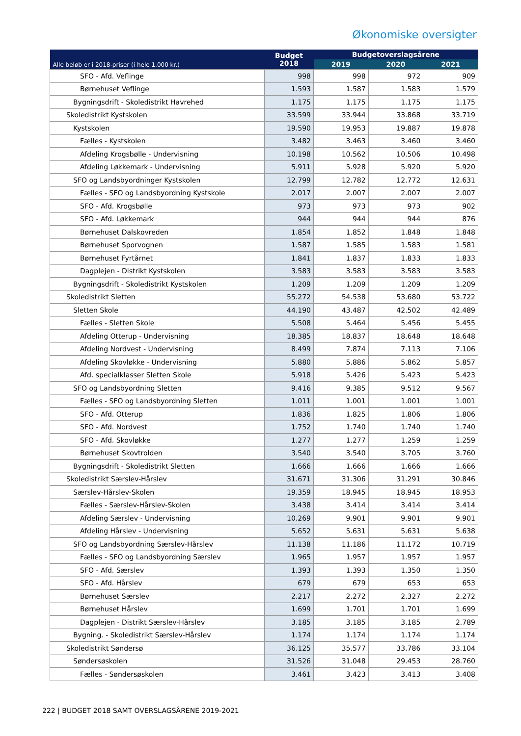Økonomiske oversigter
| Alle beløb er i 2018-priser (i hele 1.000 kr.) | Budget 2018 | Budgetoverslagsårene | | |
| --- | --- | --- | --- | --- |
| | | 2019 | 2020 | 2021 |
| SFO - Afd. Veflinge | 998 | 998 | 972 | 909 |
| Børnehuset Veflinge | 1.593 | 1.587 | 1.583 | 1.579 |
| Bygningsdrift - Skoledistrikt Havrehed | 1.175 | 1.175 | 1.175 | 1.175 |
| Skoledistrikt Kystskolen | 33.599 | 33.944 | 33.868 | 33.719 |
| Kystskolen | 19.590 | 19.953 | 19.887 | 19.878 |
| Fælles - Kystskolen | 3.482 | 3.463 | 3.460 | 3.460 |
| Afdeling Krogsbølle - Undervisning | 10.198 | 10.562 | 10.506 | 10.498 |
| Afdeling Løkkemark - Undervisning | 5.911 | 5.928 | 5.920 | 5.920 |
| SFO og Landsbyordninger Kystskolen | 12.799 | 12.782 | 12.772 | 12.631 |
| Fælles - SFO og Landsbyordning Kystskole | 2.017 | 2.007 | 2.007 | 2.007 |
| SFO - Afd. Krogsbølle | 973 | 973 | 973 | 902 |
| SFO - Afd. Løkkemark | 944 | 944 | 944 | 876 |
| Børnehuset Dalskovreden | 1.854 | 1.852 | 1.848 | 1.848 |
| Børnehuset Sporvognen | 1.587 | 1.585 | 1.583 | 1.581 |
| Børnehuset Fyrtårnet | 1.841 | 1.837 | 1.833 | 1.833 |
| Dagplejen - Distrikt Kystskolen | 3.583 | 3.583 | 3.583 | 3.583 |
| Bygningsdrift - Skoledistrikt Kystskolen | 1.209 | 1.209 | 1.209 | 1.209 |
| Skoledistrikt Sletten | 55.272 | 54.538 | 53.680 | 53.722 |
| Sletten Skole | 44.190 | 43.487 | 42.502 | 42.489 |
| Fælles - Sletten Skole | 5.508 | 5.464 | 5.456 | 5.455 |
| Afdeling Otterup - Undervisning | 18.385 | 18.837 | 18.648 | 18.648 |
| Afdeling Nordvest - Undervisning | 8.499 | 7.874 | 7.113 | 7.106 |
| Afdeling Skovløkke - Undervisning | 5.880 | 5.886 | 5.862 | 5.857 |
| Afd. specialklasser Sletten Skole | 5.918 | 5.426 | 5.423 | 5.423 |
| SFO og Landsbyordning Sletten | 9.416 | 9.385 | 9.512 | 9.567 |
| Fælles - SFO og Landsbyordning Sletten | 1.011 | 1.001 | 1.001 | 1.001 |
| SFO - Afd. Otterup | 1.836 | 1.825 | 1.806 | 1.806 |
| SFO - Afd. Nordvest | 1.752 | 1.740 | 1.740 | 1.740 |
| SFO - Afd. Skovløkke | 1.277 | 1.277 | 1.259 | 1.259 |
| Børnehuset Skovtrolden | 3.540 | 3.540 | 3.705 | 3.760 |
| Bygningsdrift - Skoledistrikt Sletten | 1.666 | 1.666 | 1.666 | 1.666 |
| Skoledistrikt Særslev-Hårslev | 31.671 | 31.306 | 31.291 | 30.846 |
| Særslev-Hårslev-Skolen | 19.359 | 18.945 | 18.945 | 18.953 |
| Fælles - Særslev-Hårslev-Skolen | 3.438 | 3.414 | 3.414 | 3.414 |
| Afdeling Særslev - Undervisning | 10.269 | 9.901 | 9.901 | 9.901 |
| Afdeling Hårslev - Undervisning | 5.652 | 5.631 | 5.631 | 5.638 |
| SFO og Landsbyordning Særslev-Hårslev | 11.138 | 11.186 | 11.172 | 10.719 |
| Fælles - SFO og Landsbyordning Særslev | 1.965 | 1.957 | 1.957 | 1.957 |
| SFO - Afd. Særslev | 1.393 | 1.393 | 1.350 | 1.350 |
| SFO - Afd. Hårslev | 679 | 679 | 653 | 653 |
| Børnehuset Særslev | 2.217 | 2.272 | 2.327 | 2.272 |
| Børnehuset Hårslev | 1.699 | 1.701 | 1.701 | 1.699 |
| Dagplejen - Distrikt Særslev-Hårslev | 3.185 | 3.185 | 3.185 | 2.789 |
| Bygning. - Skoledistrikt Særslev-Hårslev | 1.174 | 1.174 | 1.174 | 1.174 |
| Skoledistrikt Søndersø | 36.125 | 35.577 | 33.786 | 33.104 |
| Søndersøskolen | 31.526 | 31.048 | 29.453 | 28.760 |
| Fælles - Søndersøskolen | 3.461 | 3.423 | 3.413 | 3.408 |
222 | BUDGET 2018 SAMT OVERSLAGSÅRENE 2019-2021